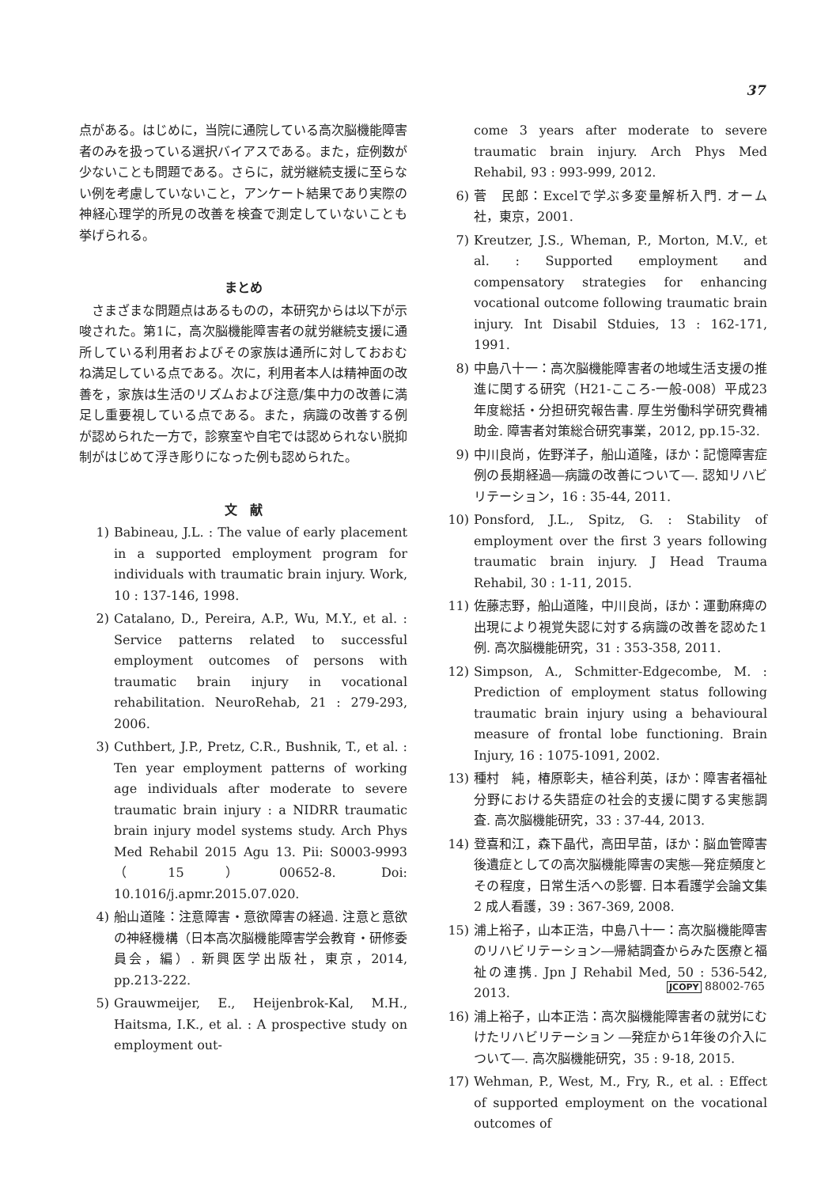37
点がある。はじめに，当院に通院している高次脳機能障害者のみを扱っている選択バイアスである。また，症例数が少ないことも問題である。さらに，就労継続支援に至らない例を考慮していないこと，アンケート結果であり実際の神経心理学的所見の改善を検査で測定していないことも挙げられる。
まとめ
　さまざまな問題点はあるものの，本研究からは以下が示唆された。第1に，高次脳機能障害者の就労継続支援に通所している利用者およびその家族は通所に対しておおむね満足している点である。次に，利用者本人は精神面の改善を，家族は生活のリズムおよび注意/集中力の改善に満足し重要視している点である。また，病識の改善する例が認められた一方で，診察室や自宅では認められない脱抑制がはじめて浮き彫りになった例も認められた。
文　献
1) Babineau, J.L. : The value of early placement in a supported employment program for individuals with traumatic brain injury. Work, 10 : 137-146, 1998.
2) Catalano, D., Pereira, A.P., Wu, M.Y., et al. : Service patterns related to successful employment outcomes of persons with traumatic brain injury in vocational rehabilitation. NeuroRehab, 21 : 279-293, 2006.
3) Cuthbert, J.P., Pretz, C.R., Bushnik, T., et al. : Ten year employment patterns of working age individuals after moderate to severe traumatic brain injury : a NIDRR traumatic brain injury model systems study. Arch Phys Med Rehabil 2015 Agu 13. Pii: S0003-9993（15）00652-8. Doi: 10.1016/j.apmr.2015.07.020.
4) 船山道隆：注意障害・意欲障害の経過. 注意と意欲の神経機構（日本高次脳機能障害学会教育・研修委員会，編）. 新興医学出版社，東京，2014, pp.213-222.
5) Grauwmeijer, E., Heijenbrok-Kal, M.H., Haitsma, I.K., et al. : A prospective study on employment out-
come 3 years after moderate to severe traumatic brain injury. Arch Phys Med Rehabil, 93 : 993-999, 2012.
6) 菅　民郎：Excelで学ぶ多変量解析入門. オーム社，東京，2001.
7) Kreutzer, J.S., Wheman, P., Morton, M.V., et al. : Supported employment and compensatory strategies for enhancing vocational outcome following traumatic brain injury. Int Disabil Stduies, 13 : 162-171, 1991.
8) 中島八十一：高次脳機能障害者の地域生活支援の推進に関する研究（H21-こころ-一般-008）平成23年度総括・分担研究報告書. 厚生労働科学研究費補助金. 障害者対策総合研究事業，2012, pp.15-32.
9) 中川良尚，佐野洋子，船山道隆，ほか：記憶障害症例の長期経過―病識の改善について―. 認知リハビリテーション，16 : 35-44, 2011.
10) Ponsford, J.L., Spitz, G. : Stability of employment over the first 3 years following traumatic brain injury. J Head Trauma Rehabil, 30 : 1-11, 2015.
11) 佐藤志野，船山道隆，中川良尚，ほか：運動麻痺の出現により視覚失認に対する病識の改善を認めた1例. 高次脳機能研究，31 : 353-358, 2011.
12) Simpson, A., Schmitter-Edgecombe, M. : Prediction of employment status following traumatic brain injury using a behavioural measure of frontal lobe functioning. Brain Injury, 16 : 1075-1091, 2002.
13) 種村　純，椿原彰夫，植谷利英，ほか：障害者福祉分野における失語症の社会的支援に関する実態調査. 高次脳機能研究，33 : 37-44, 2013.
14) 登喜和江，森下晶代，高田早苗，ほか：脳血管障害後遺症としての高次脳機能障害の実態―発症頻度とその程度，日常生活への影響. 日本看護学会論文集 2 成人看護，39 : 367-369, 2008.
15) 浦上裕子，山本正浩，中島八十一：高次脳機能障害のリハビリテーション―帰結調査からみた医療と福祉の連携. Jpn J Rehabil Med, 50 : 536-542, 2013.
16) 浦上裕子，山本正浩：高次脳機能障害者の就労にむけたリハビリテーション ―発症から1年後の介入について―. 高次脳機能研究，35 : 9-18, 2015.
17) Wehman, P., West, M., Fry, R., et al. : Effect of supported employment on the vocational outcomes of
JCOPY 88002-765